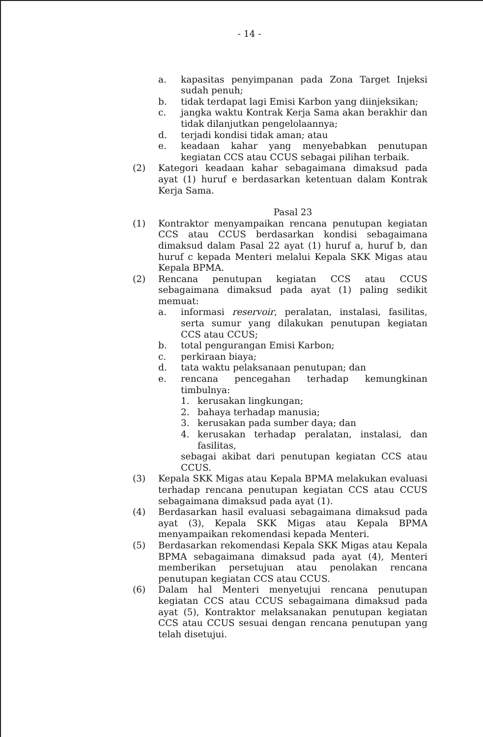- 14 -
a. kapasitas penyimpanan pada Zona Target Injeksi sudah penuh;
b. tidak terdapat lagi Emisi Karbon yang diinjeksikan;
c. jangka waktu Kontrak Kerja Sama akan berakhir dan tidak dilanjutkan pengelolaannya;
d. terjadi kondisi tidak aman; atau
e. keadaan kahar yang menyebabkan penutupan kegiatan CCS atau CCUS sebagai pilihan terbaik.
(2) Kategori keadaan kahar sebagaimana dimaksud pada ayat (1) huruf e berdasarkan ketentuan dalam Kontrak Kerja Sama.
Pasal 23
(1) Kontraktor menyampaikan rencana penutupan kegiatan CCS atau CCUS berdasarkan kondisi sebagaimana dimaksud dalam Pasal 22 ayat (1) huruf a, huruf b, dan huruf c kepada Menteri melalui Kepala SKK Migas atau Kepala BPMA.
(2) Rencana penutupan kegiatan CCS atau CCUS sebagaimana dimaksud pada ayat (1) paling sedikit memuat:
a. informasi reservoir, peralatan, instalasi, fasilitas, serta sumur yang dilakukan penutupan kegiatan CCS atau CCUS;
b. total pengurangan Emisi Karbon;
c. perkiraan biaya;
d. tata waktu pelaksanaan penutupan; dan
e. rencana pencegahan terhadap kemungkinan timbulnya:
1. kerusakan lingkungan;
2. bahaya terhadap manusia;
3. kerusakan pada sumber daya; dan
4. kerusakan terhadap peralatan, instalasi, dan fasilitas,
sebagai akibat dari penutupan kegiatan CCS atau CCUS.
(3) Kepala SKK Migas atau Kepala BPMA melakukan evaluasi terhadap rencana penutupan kegiatan CCS atau CCUS sebagaimana dimaksud pada ayat (1).
(4) Berdasarkan hasil evaluasi sebagaimana dimaksud pada ayat (3), Kepala SKK Migas atau Kepala BPMA menyampaikan rekomendasi kepada Menteri.
(5) Berdasarkan rekomendasi Kepala SKK Migas atau Kepala BPMA sebagaimana dimaksud pada ayat (4), Menteri memberikan persetujuan atau penolakan rencana penutupan kegiatan CCS atau CCUS.
(6) Dalam hal Menteri menyetujui rencana penutupan kegiatan CCS atau CCUS sebagaimana dimaksud pada ayat (5), Kontraktor melaksanakan penutupan kegiatan CCS atau CCUS sesuai dengan rencana penutupan yang telah disetujui.